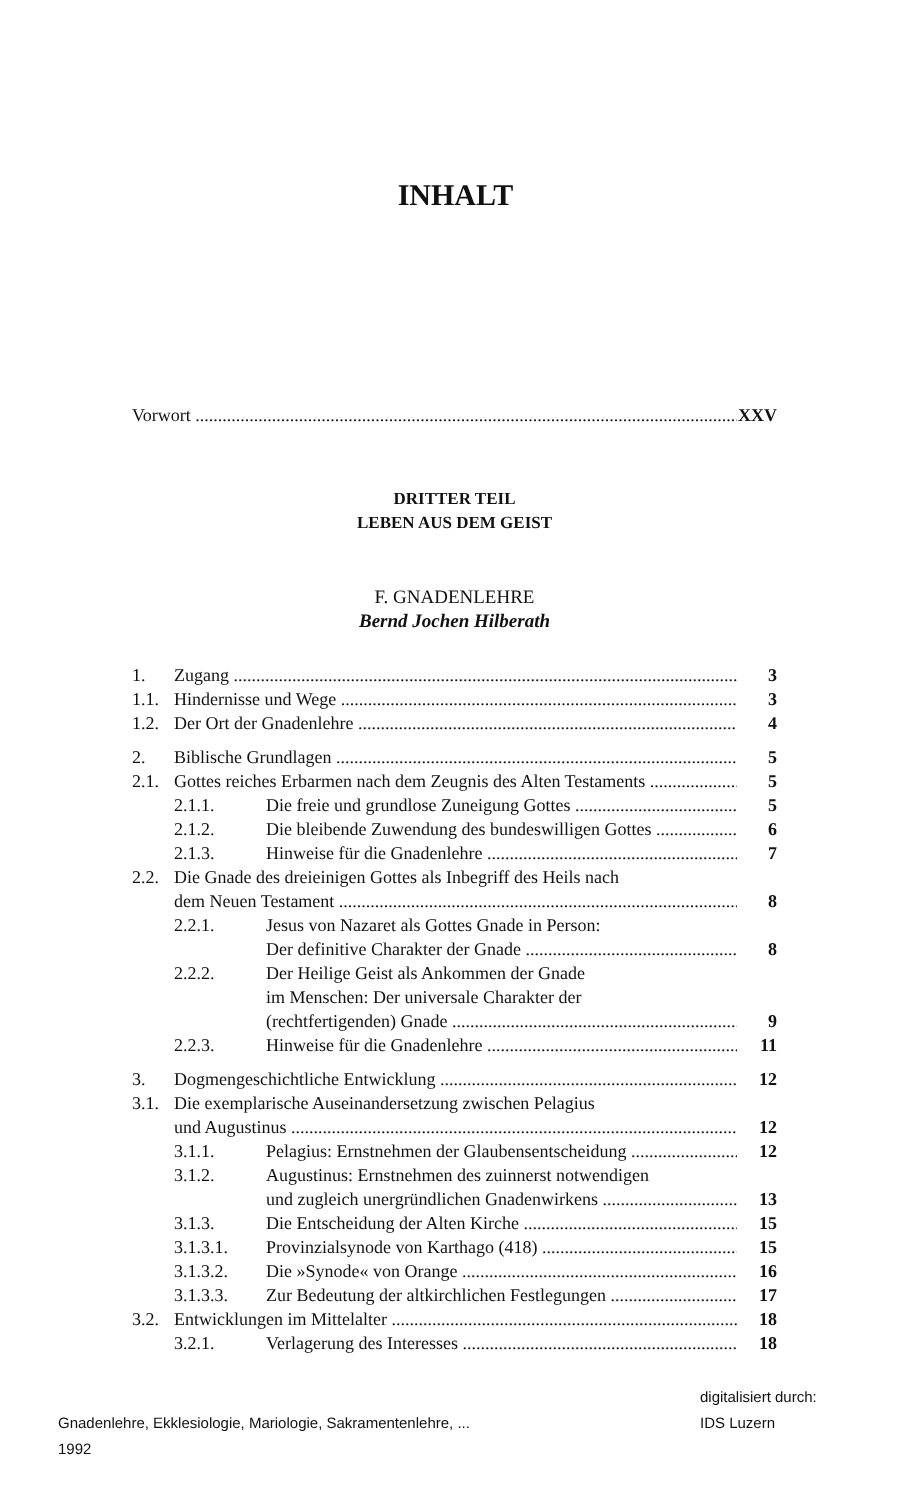INHALT
Vorwort XXV
DRITTER TEIL
LEBEN AUS DEM GEIST
F. GNADENLEHRE
Bernd Jochen Hilberath
1. Zugang 3
1.1. Hindernisse und Wege 3
1.2. Der Ort der Gnadenlehre 4
2. Biblische Grundlagen 5
2.1. Gottes reiches Erbarmen nach dem Zeugnis des Alten Testaments 5
2.1.1. Die freie und grundlose Zuneigung Gottes 5
2.1.2. Die bleibende Zuwendung des bundeswilligen Gottes 6
2.1.3. Hinweise für die Gnadenlehre 7
2.2. Die Gnade des dreieinigen Gottes als Inbegriff des Heils nach
dem Neuen Testament 8
2.2.1. Jesus von Nazaret als Gottes Gnade in Person:
Der definitive Charakter der Gnade 8
2.2.2. Der Heilige Geist als Ankommen der Gnade
im Menschen: Der universale Charakter der
(rechtfertigenden) Gnade 9
2.2.3. Hinweise für die Gnadenlehre 11
3. Dogmengeschichtliche Entwicklung 12
3.1. Die exemplarische Auseinandersetzung zwischen Pelagius
und Augustinus 12
3.1.1. Pelagius: Ernstnehmen der Glaubensentscheidung 12
3.1.2. Augustinus: Ernstnehmen des zuinnerst notwendigen
und zugleich unergründlichen Gnadenwirkens 13
3.1.3. Die Entscheidung der Alten Kirche 15
3.1.3.1. Provinzialsynode von Karthago (418) 15
3.1.3.2. Die »Synode« von Orange 16
3.1.3.3. Zur Bedeutung der altkirchlichen Festlegungen 17
3.2. Entwicklungen im Mittelalter 18
3.2.1. Verlagerung des Interesses 18
Gnadenlehre, Ekklesiologie, Mariologie, Sakramentenlehre, ...
1992
digitalisiert durch:
IDS Luzern